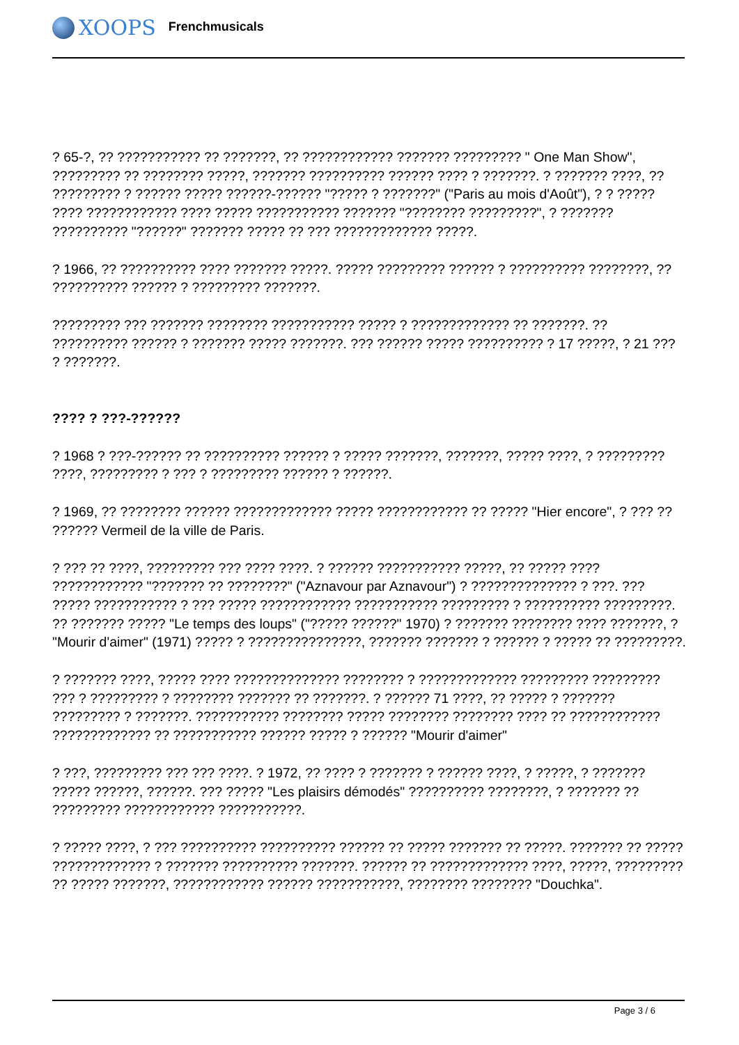XOOPS
Frenchmusicals
? 65-?, ?? ??????????? ?? ???????, ?? ???????????? ??????? ????????? " One Man Show", ????????? ?? ???????? ?????, ??????? ?????????? ?????? ???? ? ???????. ? ??????? ????, ?? ????????? ? ?????? ????? ??????-?????? "????? ? ???????" ("Paris au mois d'Août"), ? ? ????? ???? ???????????? ???? ????? ??????????? ??????? "???????? ?????????", ? ??????? ?????????? "??????" ??????? ????? ?? ??? ????????????? ?????.
? 1966, ?? ?????????? ???? ??????? ?????. ????? ????????? ?????? ? ?????????? ????????, ?? ?????????? ?????? ? ????????? ???????.
????????? ??? ??????? ???????? ??????????? ????? ? ????????????? ?? ???????. ?? ?????????? ?????? ? ??????? ????? ???????. ??? ?????? ????? ?????????? ? 17 ?????, ? 21 ??? ? ???????.
???? ? ???-??????
? 1968 ? ???-?????? ?? ?????????? ?????? ? ????? ???????, ???????, ????? ????, ? ????????? ????, ????????? ? ??? ? ????????? ?????? ? ??????.
? 1969, ?? ???????? ?????? ????????????? ????? ???????????? ?? ????? "Hier encore", ? ??? ?? ?????? Vermeil de la ville de Paris.
? ??? ?? ????, ????????? ??? ???? ????. ? ?????? ??????????? ?????, ?? ????? ???? ???????????? "??????? ?? ????????" ("Aznavour par Aznavour") ? ?????????????? ? ???. ??? ????? ??????????? ? ??? ????? ???????????? ??????????? ????????? ? ?????????? ?????????. ?? ??????? ????? "Le temps des loups" ("????? ??????" 1970) ? ??????? ???????? ???? ???????, ? "Mourir d'aimer" (1971) ????? ? ???????????????, ??????? ??????? ? ?????? ? ????? ?? ?????????.
? ??????? ????, ????? ???? ?????????????? ???????? ? ????????????? ????????? ????????? ??? ? ????????? ? ???????? ??????? ?? ???????. ? ?????? 71 ????, ?? ????? ? ??????? ????????? ? ???????. ??????????? ???????? ????? ???????? ???????? ???? ?? ???????????? ????????????? ?? ??????????? ?????? ????? ? ?????? "Mourir d'aimer"
? ???, ????????? ??? ??? ????. ? 1972, ?? ???? ? ??????? ? ?????? ????, ? ?????, ? ??????? ????? ??????, ??????. ??? ????? "Les plaisirs démodés" ?????????? ????????, ? ??????? ?? ????????? ???????????? ???????????.
? ????? ????, ? ??? ?????????? ?????????? ?????? ?? ????? ??????? ?? ?????. ??????? ?? ????? ????????????? ? ??????? ?????????? ???????. ?????? ?? ????????????? ????, ?????, ????????? ?? ????? ???????, ???????????? ?????? ???????????, ???????? ???????? "Douchka".
Page 3 / 6